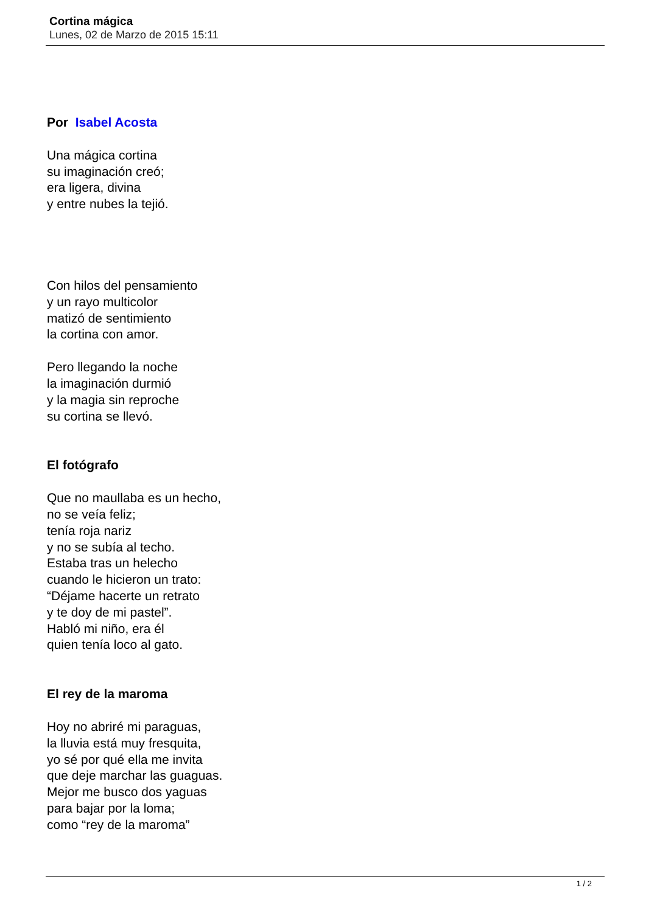Cortina mágica
Lunes, 02 de Marzo de 2015 15:11
Por Isabel Acosta
Una mágica cortina
su imaginación creó;
era ligera, divina
y entre nubes la tejió.
Con hilos del pensamiento
y un rayo multicolor
matizó de sentimiento
la cortina con amor.
Pero llegando la noche
la imaginación durmió
y la magia sin reproche
su cortina se llevó.
El fotógrafo
Que no maullaba es un hecho,
no se veía feliz;
tenía roja nariz
y no se subía al techo.
Estaba tras un helecho
cuando le hicieron un trato:
“Déjame hacerte un retrato
y te doy de mi pastel”.
Habló mi niño, era él
quien tenía loco al gato.
El rey de la maroma
Hoy no abriré mi paraguas,
la lluvia está muy fresquita,
yo sé por qué ella me invita
que deje marchar las guaguas.
Mejor me busco dos yaguas
para bajar por la loma;
como “rey de la maroma”
1 / 2